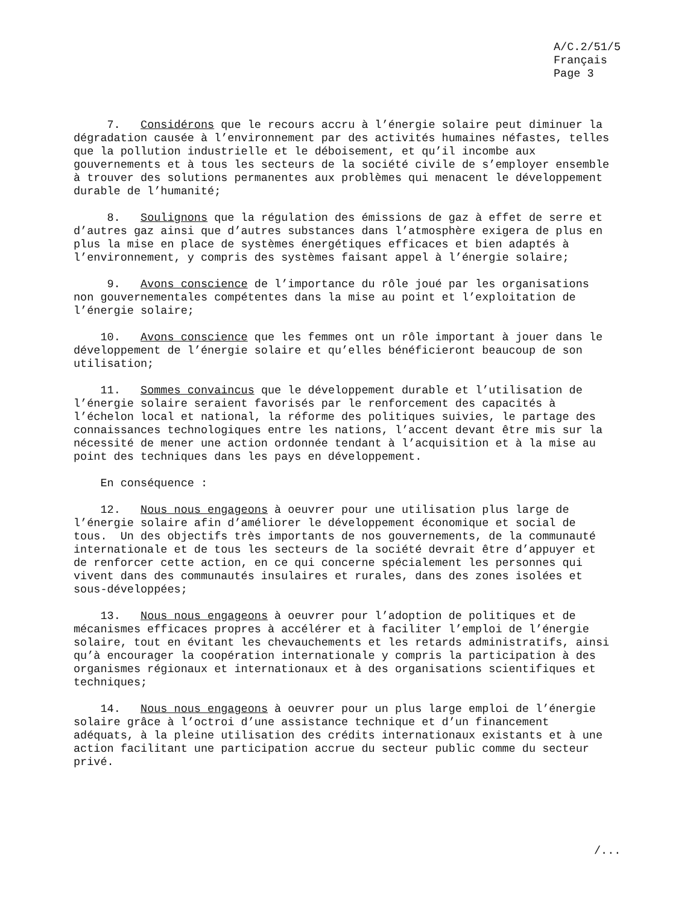A/C.2/51/5
Français
Page 3
7. Considérons que le recours accru à l’énergie solaire peut diminuer la dégradation causée à l’environnement par des activités humaines néfastes, telles que la pollution industrielle et le déboisement, et qu’il incombe aux gouvernements et à tous les secteurs de la société civile de s’employer ensemble à trouver des solutions permanentes aux problèmes qui menacent le développement durable de l’humanité;
8. Soulignons que la régulation des émissions de gaz à effet de serre et d’autres gaz ainsi que d’autres substances dans l’atmosphère exigera de plus en plus la mise en place de systèmes énergétiques efficaces et bien adaptés à l’environnement, y compris des systèmes faisant appel à l’énergie solaire;
9. Avons conscience de l’importance du rôle joué par les organisations non gouvernementales compétentes dans la mise au point et l’exploitation de l’énergie solaire;
10. Avons conscience que les femmes ont un rôle important à jouer dans le développement de l’énergie solaire et qu’elles bénéficieront beaucoup de son utilisation;
11. Sommes convaincus que le développement durable et l’utilisation de l’énergie solaire seraient favorisés par le renforcement des capacités à l’échelon local et national, la réforme des politiques suivies, le partage des connaissances technologiques entre les nations, l’accent devant être mis sur la nécessité de mener une action ordonnée tendant à l’acquisition et à la mise au point des techniques dans les pays en développement.
En conséquence :
12. Nous nous engageons à oeuvrer pour une utilisation plus large de l’énergie solaire afin d’améliorer le développement économique et social de tous. Un des objectifs très importants de nos gouvernements, de la communauté internationale et de tous les secteurs de la société devrait être d’appuyer et de renforcer cette action, en ce qui concerne spécialement les personnes qui vivent dans des communautés insulaires et rurales, dans des zones isolées et sous-développées;
13. Nous nous engageons à oeuvrer pour l’adoption de politiques et de mécanismes efficaces propres à accélérer et à faciliter l’emploi de l’énergie solaire, tout en évitant les chevauchements et les retards administratifs, ainsi qu’à encourager la coopération internationale y compris la participation à des organismes régionaux et internationaux et à des organisations scientifiques et techniques;
14. Nous nous engageons à oeuvrer pour un plus large emploi de l’énergie solaire grâce à l’octroi d’une assistance technique et d’un financement adéquats, à la pleine utilisation des crédits internationaux existants et à une action facilitant une participation accrue du secteur public comme du secteur privé.
/...